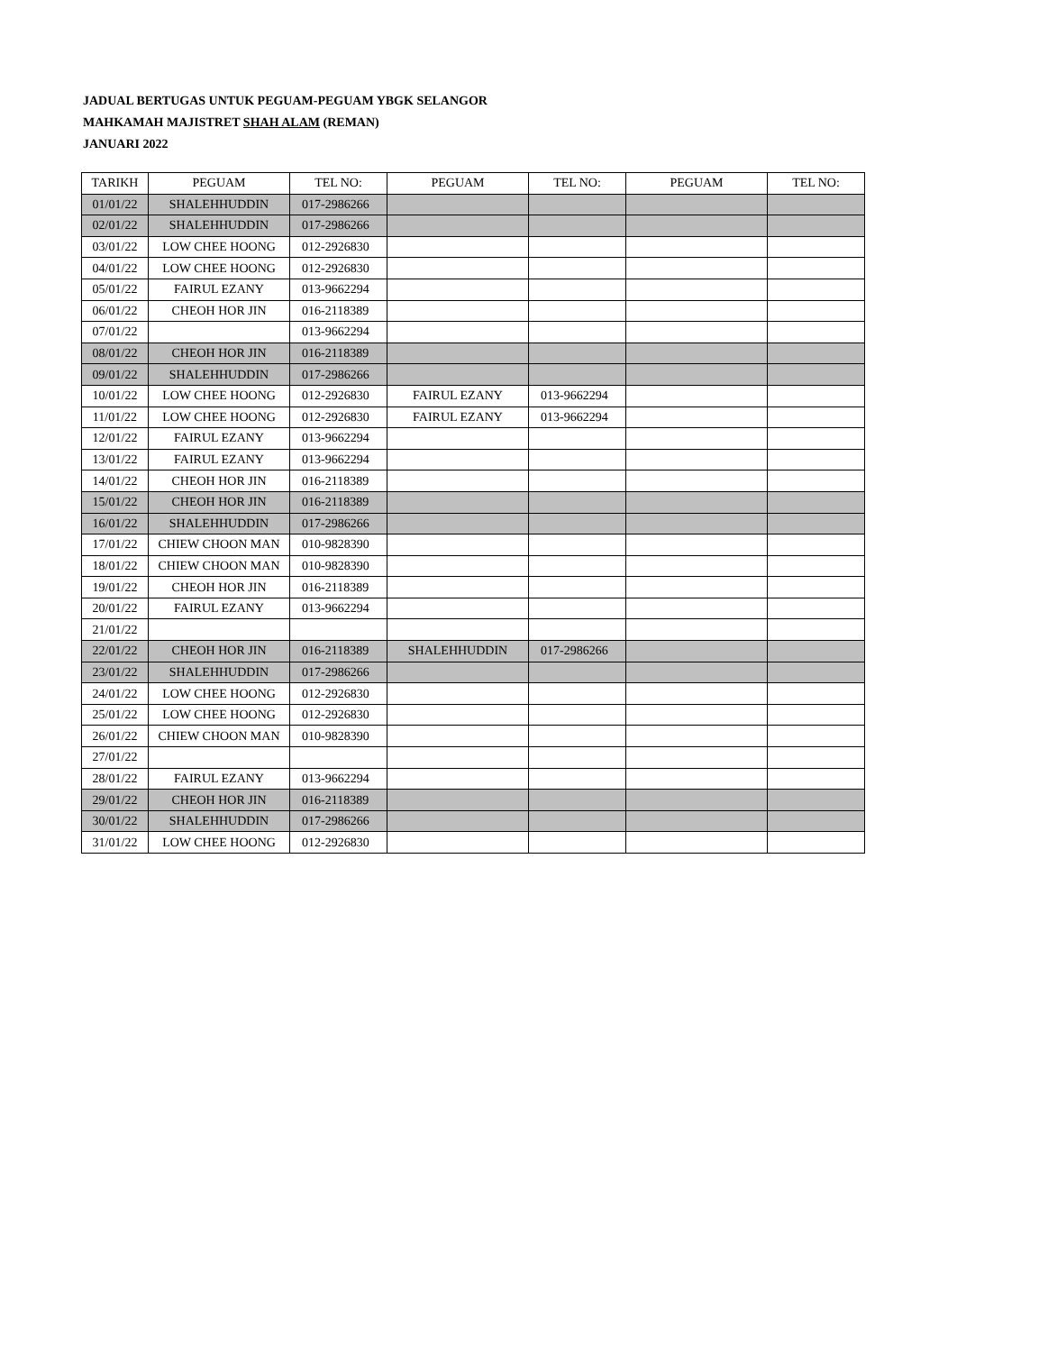JADUAL BERTUGAS UNTUK PEGUAM-PEGUAM YBGK SELANGOR
MAHKAMAH MAJISTRET SHAH ALAM (REMAN)
JANUARI 2022
| TARIKH | PEGUAM | TEL NO: | PEGUAM | TEL NO: | PEGUAM | TEL NO: |
| --- | --- | --- | --- | --- | --- | --- |
| 01/01/22 | SHALEHHUDDIN | 017-2986266 | | | | |
| 02/01/22 | SHALEHHUDDIN | 017-2986266 | | | | |
| 03/01/22 | LOW CHEE HOONG | 012-2926830 | | | | |
| 04/01/22 | LOW CHEE HOONG | 012-2926830 | | | | |
| 05/01/22 | FAIRUL EZANY | 013-9662294 | | | | |
| 06/01/22 | CHEOH HOR JIN | 016-2118389 | | | | |
| 07/01/22 | | 013-9662294 | | | | |
| 08/01/22 | CHEOH HOR JIN | 016-2118389 | | | | |
| 09/01/22 | SHALEHHUDDIN | 017-2986266 | | | | |
| 10/01/22 | LOW CHEE HOONG | 012-2926830 | FAIRUL EZANY | 013-9662294 | | |
| 11/01/22 | LOW CHEE HOONG | 012-2926830 | FAIRUL EZANY | 013-9662294 | | |
| 12/01/22 | FAIRUL EZANY | 013-9662294 | | | | |
| 13/01/22 | FAIRUL EZANY | 013-9662294 | | | | |
| 14/01/22 | CHEOH HOR JIN | 016-2118389 | | | | |
| 15/01/22 | CHEOH HOR JIN | 016-2118389 | | | | |
| 16/01/22 | SHALEHHUDDIN | 017-2986266 | | | | |
| 17/01/22 | CHIEW CHOON MAN | 010-9828390 | | | | |
| 18/01/22 | CHIEW CHOON MAN | 010-9828390 | | | | |
| 19/01/22 | CHEOH HOR JIN | 016-2118389 | | | | |
| 20/01/22 | FAIRUL EZANY | 013-9662294 | | | | |
| 21/01/22 | | | | | | |
| 22/01/22 | CHEOH HOR JIN | 016-2118389 | SHALEHHUDDIN | 017-2986266 | | |
| 23/01/22 | SHALEHHUDDIN | 017-2986266 | | | | |
| 24/01/22 | LOW CHEE HOONG | 012-2926830 | | | | |
| 25/01/22 | LOW CHEE HOONG | 012-2926830 | | | | |
| 26/01/22 | CHIEW CHOON MAN | 010-9828390 | | | | |
| 27/01/22 | | | | | | |
| 28/01/22 | FAIRUL EZANY | 013-9662294 | | | | |
| 29/01/22 | CHEOH HOR JIN | 016-2118389 | | | | |
| 30/01/22 | SHALEHHUDDIN | 017-2986266 | | | | |
| 31/01/22 | LOW CHEE HOONG | 012-2926830 | | | | |